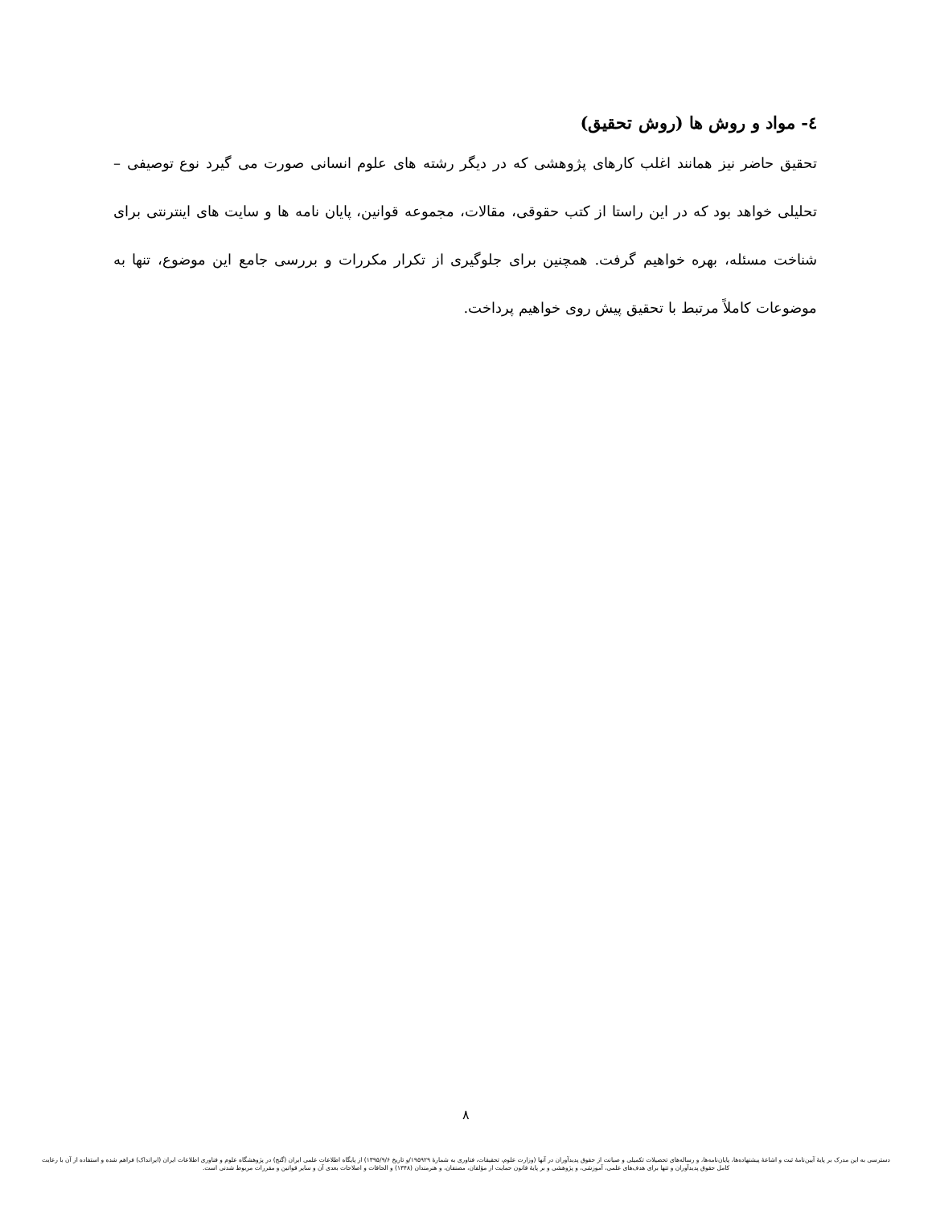٤- مواد و روش ها (روش تحقیق)
تحقیق حاضر نیز همانند اغلب کارهای پژوهشی که در دیگر رشته های علوم انسانی صورت می گیرد نوع توصیفی – تحلیلی خواهد بود که در این راستا از کتب حقوقی، مقالات، مجموعه قوانین، پایان نامه ها و سایت های اینترنتی برای شناخت مسئله، بهره خواهیم گرفت. همچنین برای جلوگیری از تکرار مکررات و بررسی جامع این موضوع، تنها به موضوعات کاملاً مرتبط با تحقیق پیش روی خواهیم پرداخت.
۸
دسترسی به این مدرک بر پایهٔ آیین‌نامهٔ ثبت و اشاعهٔ پیشنهاده‌ها، پایان‌نامه‌ها، و رساله‌های تحصیلات تکمیلی و صیانت از حقوق پدیدآوران در آنها (وزارت علوم، تحقیقات، فناوری به شمارهٔ ۱۹۵۹۲۹/و تاریخ ۱۳۹۵/۹/۶) از پایگاه اطلاعات علمی ایران (گنج) در پژوهشگاه علوم و فناوری اطلاعات ایران (ایرانداک) فراهم شده و استفاده از آن با رعایت کامل حقوق پدیدآوران و تنها برای هدف‌های علمی، آموزشی، و پژوهشی و بر پایهٔ قانون حمایت از مؤلفان، مصنفان، و هنرمندان (۱۳۴۸) و الحاقات و اصلاحات بعدی آن و سایر قوانین و مقررات مربوط شدنی است.